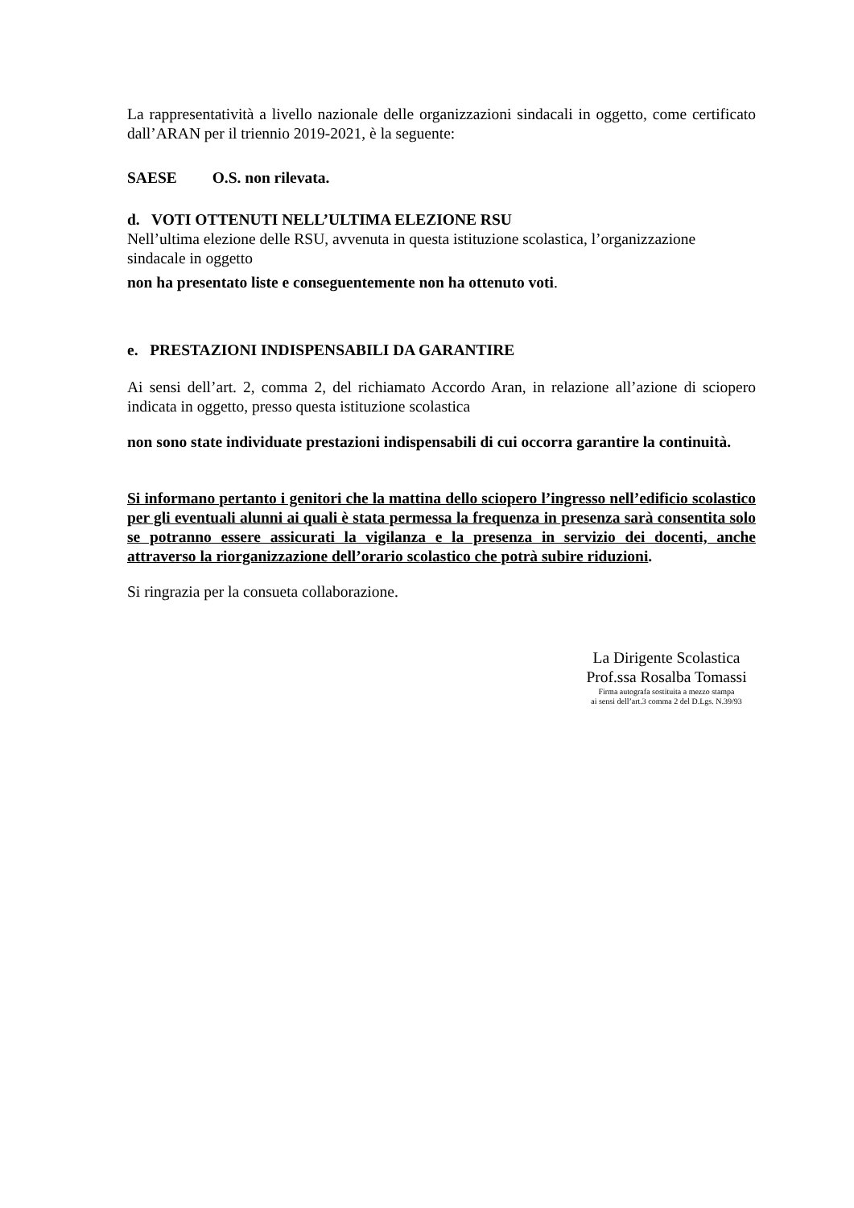La rappresentatività a livello nazionale delle organizzazioni sindacali in oggetto, come certificato dall’ARAN per il triennio 2019-2021, è la seguente:
SAESE O.S. non rilevata.
d. VOTI OTTENUTI NELL’ULTIMA ELEZIONE RSU
Nell’ultima elezione delle RSU, avvenuta in questa istituzione scolastica, l’organizzazione sindacale in oggetto
non ha presentato liste e conseguentemente non ha ottenuto voti.
e. PRESTAZIONI INDISPENSABILI DA GARANTIRE
Ai sensi dell’art. 2, comma 2, del richiamato Accordo Aran, in relazione all’azione di sciopero indicata in oggetto, presso questa istituzione scolastica
non sono state individuate prestazioni indispensabili di cui occorra garantire la continuità.
Si informano pertanto i genitori che la mattina dello sciopero l’ingresso nell’edificio scolastico per gli eventuali alunni ai quali è stata permessa la frequenza in presenza sarà consentita solo se potranno essere assicurati la vigilanza e la presenza in servizio dei docenti, anche attraverso la riorganizzazione dell’orario scolastico che potrà subire riduzioni.
Si ringrazia per la consueta collaborazione.
La Dirigente Scolastica
Prof.ssa Rosalba Tomassi
Firma autografa sostituita a mezzo stampa
ai sensi dell’art.3 comma 2 del D.Lgs. N.39/93